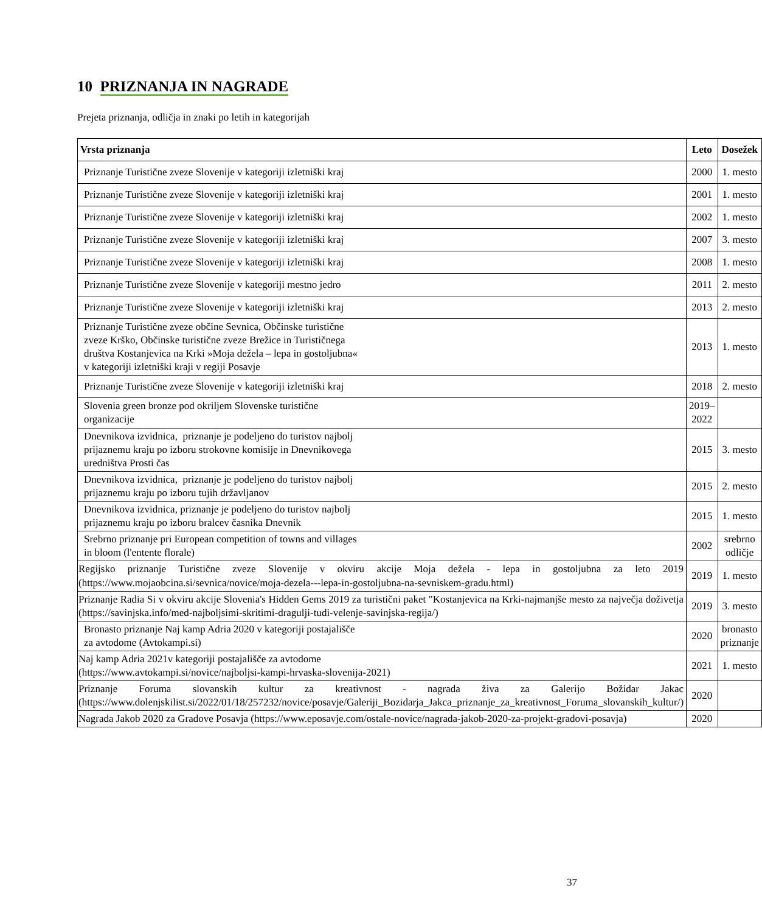10 PRIZNANJA IN NAGRADE
Prejeta priznanja, odličja in znaki po letih in kategorijah
| Vrsta priznanja | Leto | Dosežek |
| --- | --- | --- |
| Priznanje Turistične zveze Slovenije v kategoriji izletniški kraj | 2000 | 1. mesto |
| Priznanje Turistične zveze Slovenije v kategoriji izletniški kraj | 2001 | 1. mesto |
| Priznanje Turistične zveze Slovenije v kategoriji izletniški kraj | 2002 | 1. mesto |
| Priznanje Turistične zveze Slovenije v kategoriji izletniški kraj | 2007 | 3. mesto |
| Priznanje Turistične zveze Slovenije v kategoriji izletniški kraj | 2008 | 1. mesto |
| Priznanje Turistične zveze Slovenije v kategoriji mestno jedro | 2011 | 2. mesto |
| Priznanje Turistične zveze Slovenije v kategoriji izletniški kraj | 2013 | 2. mesto |
| Priznanje Turistične zveze občine Sevnica, Občinske turistične zveze Krško, Občinske turistične zveze Brežice in Turističnega društva Kostanjevica na Krki »Moja dežela – lepa in gostoljubna« v kategoriji izletniški kraji v regiji Posavje | 2013 | 1. mesto |
| Priznanje Turistične zveze Slovenije v kategoriji izletniški kraj | 2018 | 2. mesto |
| Slovenia green bronze pod okriljem Slovenske turistične organizacije | 2019– 2022 | |
| Dnevnikova izvidnica, priznanje je podeljeno do turistov najbolj prijaznemu kraju po izboru strokovne komisije in Dnevnikovega uredništva Prosti čas | 2015 | 3. mesto |
| Dnevnikova izvidnica, priznanje je podeljeno do turistov najbolj prijaznemu kraju po izboru tujih državljanov | 2015 | 2. mesto |
| Dnevnikova izvidnica, priznanje je podeljeno do turistov najbolj prijaznemu kraju po izboru bralcev časnika Dnevnik | 2015 | 1. mesto |
| Srebrno priznanje pri European competition of towns and villages in bloom (l'entente florale) | 2002 | srebrno odličje |
| Regijsko priznanje Turistične zveze Slovenije v okviru akcije Moja dežela - lepa in gostoljubna za leto 2019 (https://www.mojaobcina.si/sevnica/novice/moja-dezela---lepa-in-gostoljubna-na-sevniskem-gradu.html) | 2019 | 1. mesto |
| Priznanje Radia Si v okviru akcije Slovenia's Hidden Gems 2019 za turistični paket "Kostanjevica na Krki-najmanjše mesto za največja doživetja (https://savinjska.info/med-najboljsimi-skritimi-dragulji-tudi-velenje-savinjska-regija/) | 2019 | 3. mesto |
| Bronasto priznanje Naj kamp Adria 2020 v kategoriji postajališče za avtodome (Avtokampi.si) | 2020 | bronasto priznanje |
| Naj kamp Adria 2021v kategoriji postajališče za avtodome (https://www.avtokampi.si/novice/najboljsi-kampi-hrvaska-slovenija-2021) | 2021 | 1. mesto |
| Priznanje Foruma slovanskih kultur za kreativnost - nagrada živa za Galerijo Božidar Jakac (https://www.dolenjskilist.si/2022/01/18/257232/novice/posavje/Galeriji_Bozidarja_Jakca_priznanje_za_kreativnost_Foruma_slovanskih_kultur/) | 2020 | |
| Nagrada Jakob 2020 za Gradove Posavja (https://www.eposavje.com/ostale-novice/nagrada-jakob-2020-za-projekt-gradovi-posavja) | 2020 | |
37